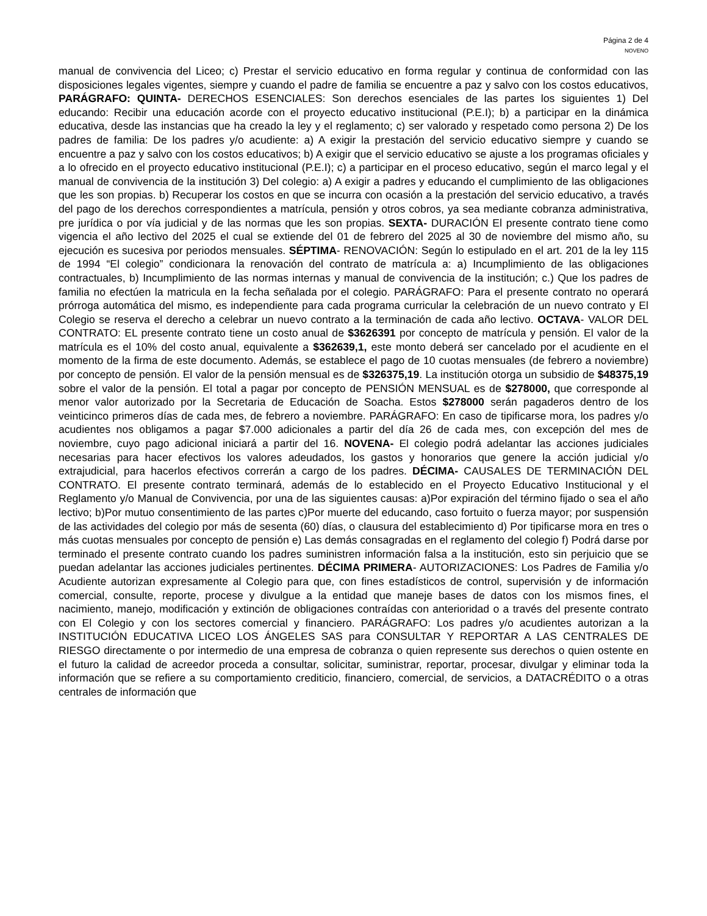Página 2 de 4
NOVENO
manual de convivencia del Liceo; c) Prestar el servicio educativo en forma regular y continua de conformidad con las disposiciones legales vigentes, siempre y cuando el padre de familia se encuentre a paz y salvo con los costos educativos, PARÁGRAFO: QUINTA- DERECHOS ESENCIALES: Son derechos esenciales de las partes los siguientes 1) Del educando: Recibir una educación acorde con el proyecto educativo institucional (P.E.I); b) a participar en la dinámica educativa, desde las instancias que ha creado la ley y el reglamento; c) ser valorado y respetado como persona 2) De los padres de familia: De los padres y/o acudiente: a) A exigir la prestación del servicio educativo siempre y cuando se encuentre a paz y salvo con los costos educativos; b) A exigir que el servicio educativo se ajuste a los programas oficiales y a lo ofrecido en el proyecto educativo institucional (P.E.I); c) a participar en el proceso educativo, según el marco legal y el manual de convivencia de la institución 3) Del colegio: a) A exigir a padres y educando el cumplimiento de las obligaciones que les son propias. b) Recuperar los costos en que se incurra con ocasión a la prestación del servicio educativo, a través del pago de los derechos correspondientes a matrícula, pensión y otros cobros, ya sea mediante cobranza administrativa, pre jurídica o por vía judicial y de las normas que les son propias. SEXTA- DURACIÓN El presente contrato tiene como vigencia el año lectivo del 2025 el cual se extiende del 01 de febrero del 2025 al 30 de noviembre del mismo año, su ejecución es sucesiva por periodos mensuales. SÉPTIMA- RENOVACIÓN: Según lo estipulado en el art. 201 de la ley 115 de 1994 “El colegio” condicionara la renovación del contrato de matrícula a: a) Incumplimiento de las obligaciones contractuales, b) Incumplimiento de las normas internas y manual de convivencia de la institución; c.) Que los padres de familia no efectúen la matricula en la fecha señalada por el colegio. PARÁGRAFO: Para el presente contrato no operará prórroga automática del mismo, es independiente para cada programa curricular la celebración de un nuevo contrato y El Colegio se reserva el derecho a celebrar un nuevo contrato a la terminación de cada año lectivo. OCTAVA- VALOR DEL CONTRATO: EL presente contrato tiene un costo anual de $3626391 por concepto de matrícula y pensión. El valor de la matrícula es el 10% del costo anual, equivalente a $362639,1, este monto deberá ser cancelado por el acudiente en el momento de la firma de este documento. Además, se establece el pago de 10 cuotas mensuales (de febrero a noviembre) por concepto de pensión. El valor de la pensión mensual es de $326375,19. La institución otorga un subsidio de $48375,19 sobre el valor de la pensión. El total a pagar por concepto de PENSIÓN MENSUAL es de $278000, que corresponde al menor valor autorizado por la Secretaria de Educación de Soacha. Estos $278000 serán pagaderos dentro de los veinticinco primeros días de cada mes, de febrero a noviembre. PARÁGRAFO: En caso de tipificarse mora, los padres y/o acudientes nos obligamos a pagar $7.000 adicionales a partir del día 26 de cada mes, con excepción del mes de noviembre, cuyo pago adicional iniciará a partir del 16. NOVENA- El colegio podrá adelantar las acciones judiciales necesarias para hacer efectivos los valores adeudados, los gastos y honorarios que genere la acción judicial y/o extrajudicial, para hacerlos efectivos correrán a cargo de los padres. DÉCIMA- CAUSALES DE TERMINACIÓN DEL CONTRATO. El presente contrato terminará, además de lo establecido en el Proyecto Educativo Institucional y el Reglamento y/o Manual de Convivencia, por una de las siguientes causas: a)Por expiración del término fijado o sea el año lectivo; b)Por mutuo consentimiento de las partes c)Por muerte del educando, caso fortuito o fuerza mayor; por suspensión de las actividades del colegio por más de sesenta (60) días, o clausura del establecimiento d) Por tipificarse mora en tres o más cuotas mensuales por concepto de pensión e) Las demás consagradas en el reglamento del colegio f) Podrá darse por terminado el presente contrato cuando los padres suministren información falsa a la institución, esto sin perjuicio que se puedan adelantar las acciones judiciales pertinentes. DÉCIMA PRIMERA- AUTORIZACIONES: Los Padres de Familia y/o Acudiente autorizan expresamente al Colegio para que, con fines estadísticos de control, supervisión y de información comercial, consulte, reporte, procese y divulgue a la entidad que maneje bases de datos con los mismos fines, el nacimiento, manejo, modificación y extinción de obligaciones contraídas con anterioridad o a través del presente contrato con El Colegio y con los sectores comercial y financiero. PARÁGRAFO: Los padres y/o acudientes autorizan a la INSTITUCIÓN EDUCATIVA LICEO LOS ÁNGELES SAS para CONSULTAR Y REPORTAR A LAS CENTRALES DE RIESGO directamente o por intermedio de una empresa de cobranza o quien represente sus derechos o quien ostente en el futuro la calidad de acreedor proceda a consultar, solicitar, suministrar, reportar, procesar, divulgar y eliminar toda la información que se refiere a su comportamiento crediticio, financiero, comercial, de servicios, a DATACRÉDITO o a otras centrales de información que